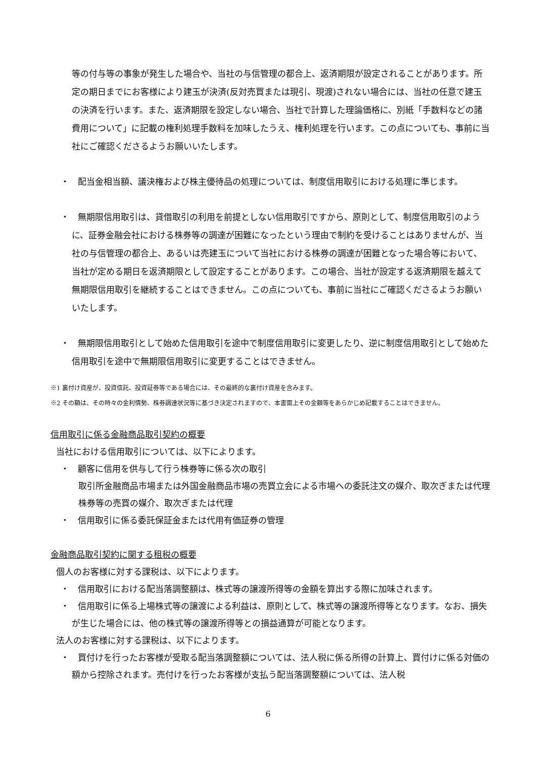等の付与等の事象が発生した場合や、当社の与信管理の都合上、返済期限が設定されることがあります。所定の期日までにお客様により建玉が決済(反対売買または現引、現渡)されない場合には、当社の任意で建玉の決済を行います。また、返済期限を設定しない場合、当社で計算した理論価格に、別紙「手数料などの諸費用について」に記載の権利処理手数料を加味したうえ、権利処理を行います。この点についても、事前に当社にご確認くださるようお願いいたします。
・　配当金相当額、議決権および株主優待品の処理については、制度信用取引における処理に準じます。
・　無期限信用取引は、貸借取引の利用を前提としない信用取引ですから、原則として、制度信用取引のように、証券金融会社における株券等の調達が困難になったという理由で制約を受けることはありませんが、当社の与信管理の都合上、あるいは売建玉について当社における株券の調達が困難となった場合等において、当社が定める期日を返済期限として設定することがあります。この場合、当社が設定する返済期限を越えて無期限信用取引を継続することはできません。この点についても、事前に当社にご確認くださるようお願いいたします。
・　無期限信用取引として始めた信用取引を途中で制度信用取引に変更したり、逆に制度信用取引として始めた信用取引を途中で無期限信用取引に変更することはできません。
※1 裏付け資産が、投資信託、投資証券等である場合には、その最終的な裏付け資産を含みます。
※2 その額は、その時々の金利情勢、株券調達状況等に基づき決定されますので、本書面上その金額等をあらかじめ記載することはできません。
信用取引に係る金融商品取引契約の概要
当社における信用取引については、以下によります。
・　顧客に信用を供与して行う株券等に係る次の取引
取引所金融商品市場または外国金融商品市場の売買立会による市場への委託注文の媒介、取次ぎまたは代理
株券等の売買の媒介、取次ぎまたは代理
・　信用取引に係る委託保証金または代用有価証券の管理
金融商品取引契約に関する租税の概要
個人のお客様に対する課税は、以下によります。
・　信用取引における配当落調整額は、株式等の譲渡所得等の金額を算出する際に加味されます。
・　信用取引に係る上場株式等の譲渡による利益は、原則として、株式等の譲渡所得等となります。なお、損失が生じた場合には、他の株式等の譲渡所得等との損益通算が可能となります。
法人のお客様に対する課税は、以下によります。
・　買付けを行ったお客様が受取る配当落調整額については、法人税に係る所得の計算上、買付けに係る対価の額から控除されます。売付けを行ったお客様が支払う配当落調整額については、法人税
6